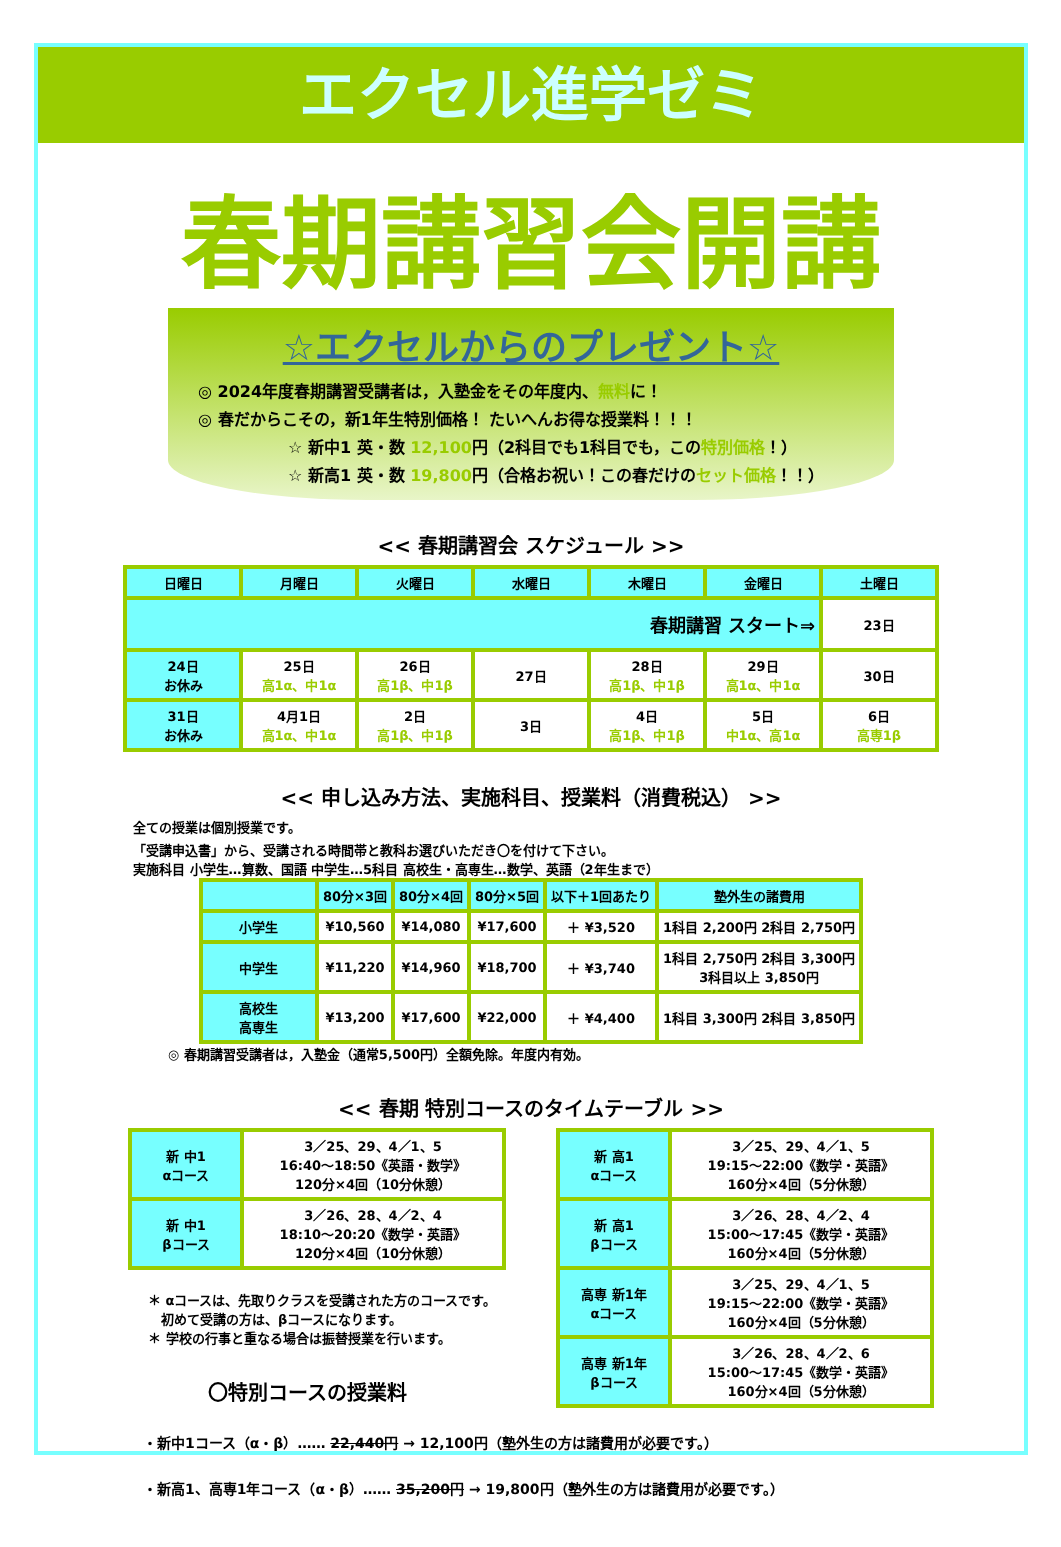エクセル進学ゼミ
春期講習会開講
☆エクセルからのプレゼント☆
◎ 2024年度春期講習受講者は，入塾金をその年度内、無料に！
◎ 春だからこその，新1年生特別価格！ たいへんお得な授業料！！！
☆ 新中1 英・数 12,100円（2科目でも1科目でも，この特別価格！）
☆ 新高1 英・数 19,800円（合格お祝い！この春だけのセット価格！！）
<< 春期講習会 スケジュール >>
| 日曜日 | 月曜日 | 火曜日 | 水曜日 | 木曜日 | 金曜日 | 土曜日 |
| --- | --- | --- | --- | --- | --- | --- |
| 春期講習 スタート⇒ | | | | | | 23日 |
| 24日 お休み | 25日 高1α、中1α | 26日 高1β、中1β | 27日 | 28日 高1β、中1β | 29日 高1α、中1α | 30日 |
| 31日 お休み | 4月1日 高1α、中1α | 2日 高1β、中1β | 3日 | 4日 高1β、中1β | 5日 中1α、高1α | 6日 高専1β |
<< 申し込み方法、実施科目、授業料（消費税込） >>
全ての授業は個別授業です。
「受講申込書」から、受講される時間帯と教科お選びいただき〇を付けて下さい。
実施科目 小学生…算数、国語 中学生…5科目 高校生・高専生…数学、英語（2年生まで）
| | 80分×3回 | 80分×4回 | 80分×5回 | 以下＋1回あたり | 塾外生の諸費用 |
| 小学生 | ¥10,560 | ¥14,080 | ¥17,600 | ＋ ¥3,520 | 1科目 2,200円 2科目 2,750円 |
| 中学生 | ¥11,220 | ¥14,960 | ¥18,700 | ＋ ¥3,740 | 1科目 2,750円 2科目 3,300円 3科目以上 3,850円 |
| 高校生 高専生 | ¥13,200 | ¥17,600 | ¥22,000 | ＋ ¥4,400 | 1科目 3,300円 2科目 3,850円 |
◎ 春期講習受講者は，入塾金（通常5,500円）全額免除。年度内有効。
<< 春期 特別コースのタイムテーブル >>
| 新 中1 αコース | 3／25、29、4／1、5 16:40～18:50《英語・数学》 120分×4回（10分休憩） |
| 新 中1 βコース | 3／26、28、4／2、4 18:10～20:20《数学・英語》 120分×4回（10分休憩） |
＊ αコースは、先取りクラスを受講された方のコースです。
　初めて受講の方は、βコースになります。
＊ 学校の行事と重なる場合は振替授業を行います。
〇特別コースの授業料
| 新 高1 αコース | 3／25、29、4／1、5 19:15～22:00《数学・英語》 160分×4回（5分休憩） |
| 新 高1 βコース | 3／26、28、4／2、4 15:00～17:45《数学・英語》 160分×4回（5分休憩） |
| 高専 新1年 αコース | 3／25、29、4／1、5 19:15～22:00《数学・英語》 160分×4回（5分休憩） |
| 高専 新1年 βコース | 3／26、28、4／2、6 15:00～17:45《数学・英語》 160分×4回（5分休憩） |
・新中1コース（α・β）…… 22,440円 → 12,100円（塾外生の方は諸費用が必要です。）
・新高1、高専1年コース（α・β）…… 35,200円 → 19,800円（塾外生の方は諸費用が必要です。）